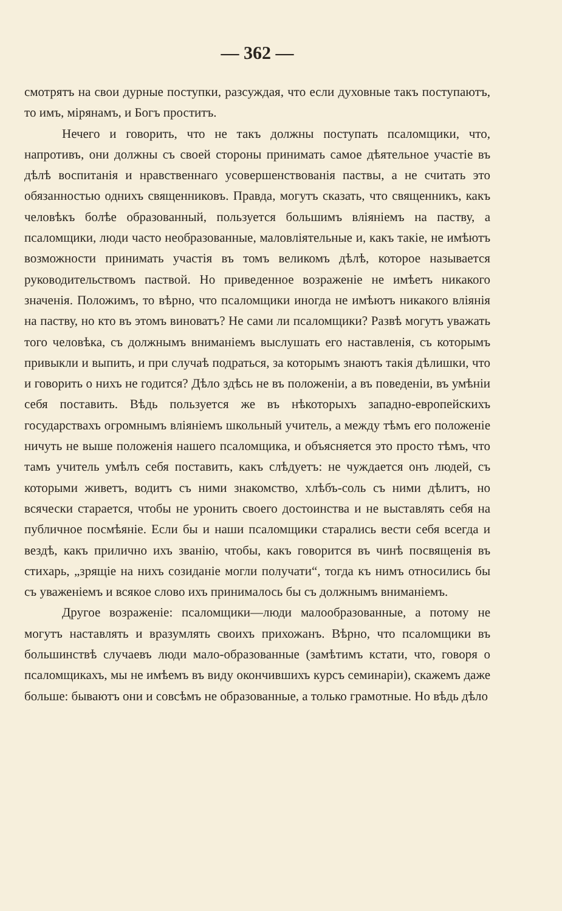— 362 —
смотрятъ на свои дурные поступки, разсуждая, что если духовные такъ поступаютъ, то имъ, мірянамъ, и Богъ проститъ.
Нечего и говорить, что не такъ должны поступать псаломщики, что, напротивъ, они должны съ своей стороны принимать самое дѣятельное участіе въ дѣлѣ воспитанія и нравственнаго усовершенствованія паствы, а не считать это обязанностью однихъ священниковъ. Правда, могутъ сказать, что священникъ, какъ человѣкъ болѣе образованный, пользуется большимъ вліяніемъ на паству, а псаломщики, люди часто необразованные, маловліятельные и, какъ такіе, не имѣютъ возможности принимать участія въ томъ великомъ дѣлѣ, которое называется руководительствомъ паствой. Но приведенное возраженіе не имѣетъ никакого значенія. Положимъ, то вѣрно, что псаломщики иногда не имѣютъ никакого вліянія на паству, но кто въ этомъ виноватъ? Не сами ли псаломщики? Развѣ могутъ уважать того человѣка, съ должнымъ вниманіемъ выслушать его наставленія, съ которымъ привыкли и выпить, и при случаѣ подраться, за которымъ знаютъ такія дѣлишки, что и говорить о нихъ не годится? Дѣло здѣсь не въ положеніи, а въ поведеніи, въ умѣніи себя поставить. Вѣдь пользуется же въ нѣкоторыхъ западно-европейскихъ государствахъ огромнымъ вліяніемъ школьный учитель, а между тѣмъ его положеніе ничуть не выше положенія нашего псаломщика, и объясняется это просто тѣмъ, что тамъ учитель умѣлъ себя поставить, какъ слѣдуетъ: не чуждается онъ людей, съ которыми живетъ, водитъ съ ними знакомство, хлѣбъ-соль съ ними дѣлитъ, но всячески старается, чтобы не уронить своего достоинства и не выставлять себя на публичное посмѣяніе. Если бы и наши псаломщики старались вести себя всегда и вездѣ, какъ прилично ихъ званію, чтобы, какъ говорится въ чинѣ посвященія въ стихарь, „зрящіе на нихъ созиданіе могли получати“, тогда къ нимъ относились бы съ уваженіемъ и всякое слово ихъ принималось бы съ должнымъ вниманіемъ.
Другое возраженіе: псаломщики—люди малообразованные, а потому не могутъ наставлять и вразумлять своихъ прихожанъ. Вѣрно, что псаломщики въ большинствѣ случаевъ люди мало-образованные (замѣтимъ кстати, что, говоря о псаломщикахъ, мы не имѣемъ въ виду окончившихъ курсъ семинаріи), скажемъ даже больше: бываютъ они и совсѣмъ не образованные, а только грамотные. Но вѣдь дѣло